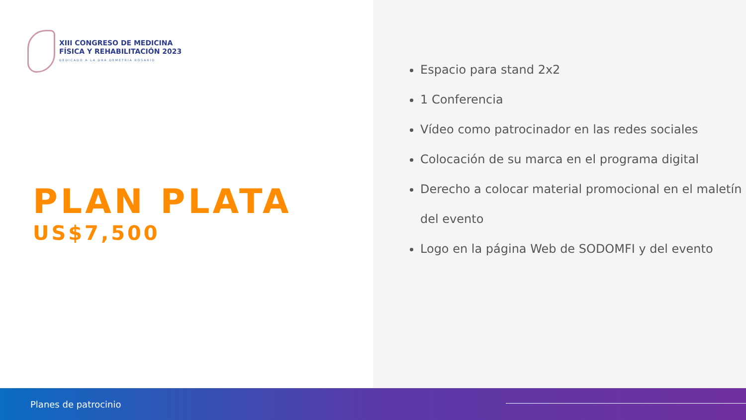XIII CONGRESO DE MEDICINA
FÍSICA Y REHABILITACIÓN 2023
DEDICADO A LA DRA DEMETRIA ROSARIO
PLAN PLATA
US$7,500
Espacio para stand 2x2
1 Conferencia
Vídeo como patrocinador en las redes sociales
Colocación de su marca en el programa digital
Derecho a colocar material promocional en el maletín del evento
Logo en la página Web de SODOMFI y del evento
Planes de patrocinio